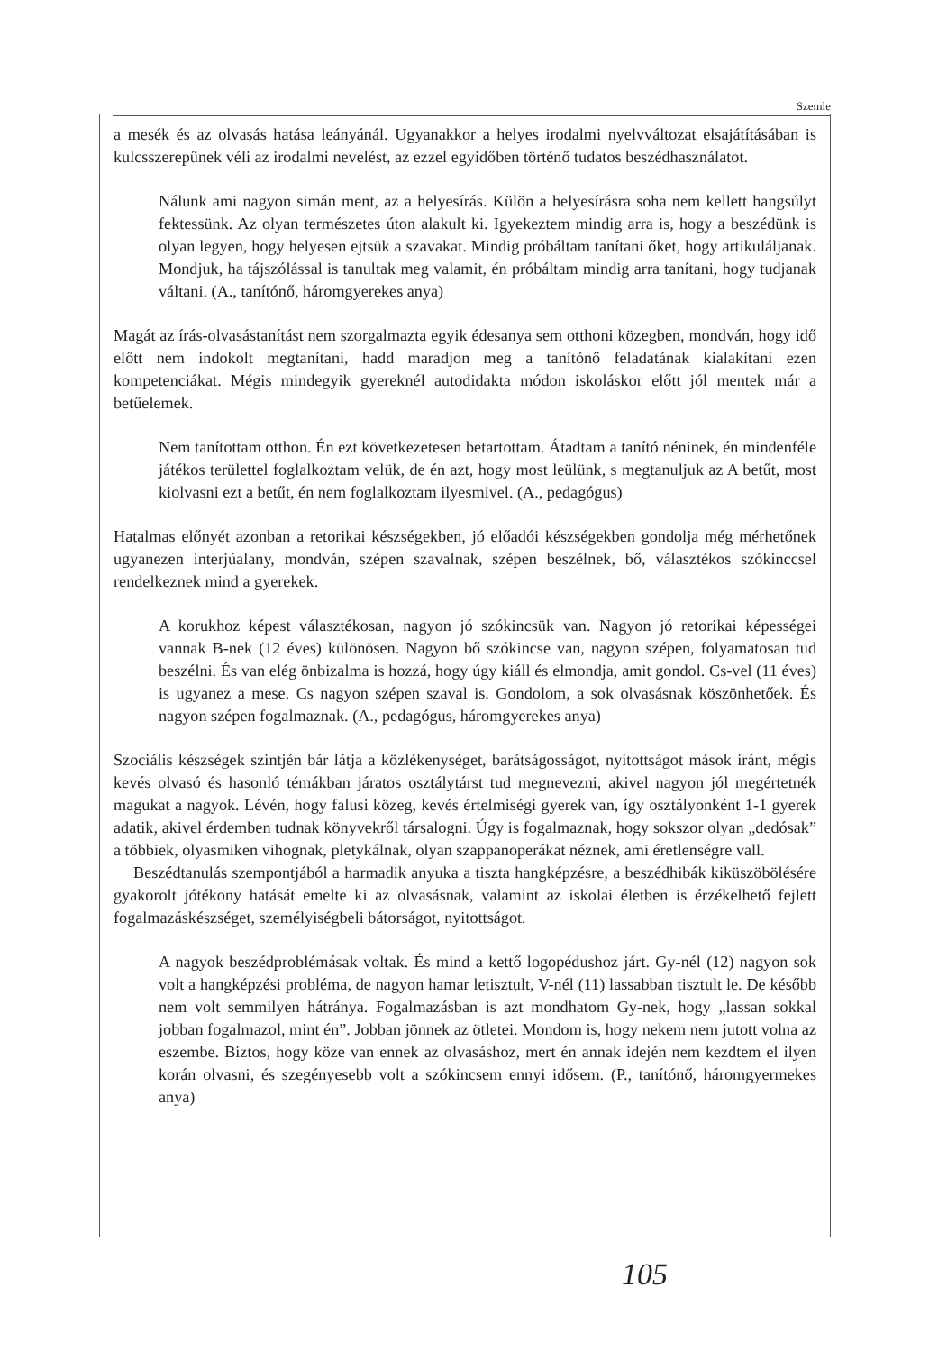Szemle
a mesék és az olvasás hatása leányánál. Ugyanakkor a helyes irodalmi nyelvváltozat elsajátításában is kulcsszerepűnek véli az irodalmi nevelést, az ezzel egyidőben történő tudatos beszédhasználatot.
Nálunk ami nagyon simán ment, az a helyesírás. Külön a helyesírásra soha nem kellett hangsúlyt fektessünk. Az olyan természetes úton alakult ki. Igyekeztem mindig arra is, hogy a beszédünk is olyan legyen, hogy helyesen ejtsük a szavakat. Mindig próbáltam tanítani őket, hogy artikuláljanak. Mondjuk, ha tájszólással is tanultak meg valamit, én próbáltam mindig arra tanítani, hogy tudjanak váltani. (A., tanítónő, háromgyerekes anya)
Magát az írás-olvasástanítást nem szorgalmazta egyik édesanya sem otthoni közegben, mondván, hogy idő előtt nem indokolt megtanítani, hadd maradjon meg a tanítónő feladatának kialakítani ezen kompetenciákat. Mégis mindegyik gyereknél autodidakta módon iskoláskor előtt jól mentek már a betűelemek.
Nem tanítottam otthon. Én ezt következetesen betartottam. Átadtam a tanító néninek, én mindenféle játékos területtel foglalkoztam velük, de én azt, hogy most leülünk, s megtanuljuk az A betűt, most kiolvasni ezt a betűt, én nem foglalkoztam ilyesmivel. (A., pedagógus)
Hatalmas előnyét azonban a retorikai készségekben, jó előadói készségekben gondolja még mérhetőnek ugyanezen interjúalany, mondván, szépen szavalnak, szépen beszélnek, bő, választékos szókinccsel rendelkeznek mind a gyerekek.
A korukhoz képest választékosan, nagyon jó szókincsük van. Nagyon jó retorikai képességei vannak B-nek (12 éves) különösen. Nagyon bő szókincse van, nagyon szépen, folyamatosan tud beszélni. És van elég önbizalma is hozzá, hogy úgy kiáll és elmondja, amit gondol. Cs-vel (11 éves) is ugyanez a mese. Cs nagyon szépen szaval is. Gondolom, a sok olvasásnak köszönhetőek. És nagyon szépen fogalmaznak. (A., pedagógus, háromgyerekes anya)
Szociális készségek szintjén bár látja a közlékenységet, barátságosságot, nyitottságot mások iránt, mégis kevés olvasó és hasonló témákban járatos osztálytárst tud megnevezni, akivel nagyon jól megértetnék magukat a nagyok. Lévén, hogy falusi közeg, kevés értelmiségi gyerek van, így osztályonként 1-1 gyerek adatik, akivel érdemben tudnak könyvekről társalogni. Úgy is fogalmaznak, hogy sokszor olyan „dedósak” a többiek, olyasmiken vihognak, pletykálnak, olyan szappanoperákat néznek, ami éretlenségre vall.
Beszédtanulás szempontjából a harmadik anyuka a tiszta hangképzésre, a beszédhibák kiküszöbölésére gyakorolt jótékony hatását emelte ki az olvasásnak, valamint az iskolai életben is érzékelhető fejlett fogalmazáskészséget, személyiségbeli bátorságot, nyitottságot.
A nagyok beszédproblémásak voltak. És mind a kettő logopédushoz járt. Gy-nél (12) nagyon sok volt a hangképzési probléma, de nagyon hamar letisztult, V-nél (11) lassabban tisztult le. De később nem volt semmilyen hátránya. Fogalmazásban is azt mondhatom Gy-nek, hogy „lassan sokkal jobban fogalmazol, mint én”. Jobban jönnek az ötletei. Mondom is, hogy nekem nem jutott volna az eszembe. Biztos, hogy köze van ennek az olvasáshoz, mert én annak idején nem kezdtem el ilyen korán olvasni, és szegényesebb volt a szókincsem ennyi idősem. (P., tanítónő, háromgyermekes anya)
105